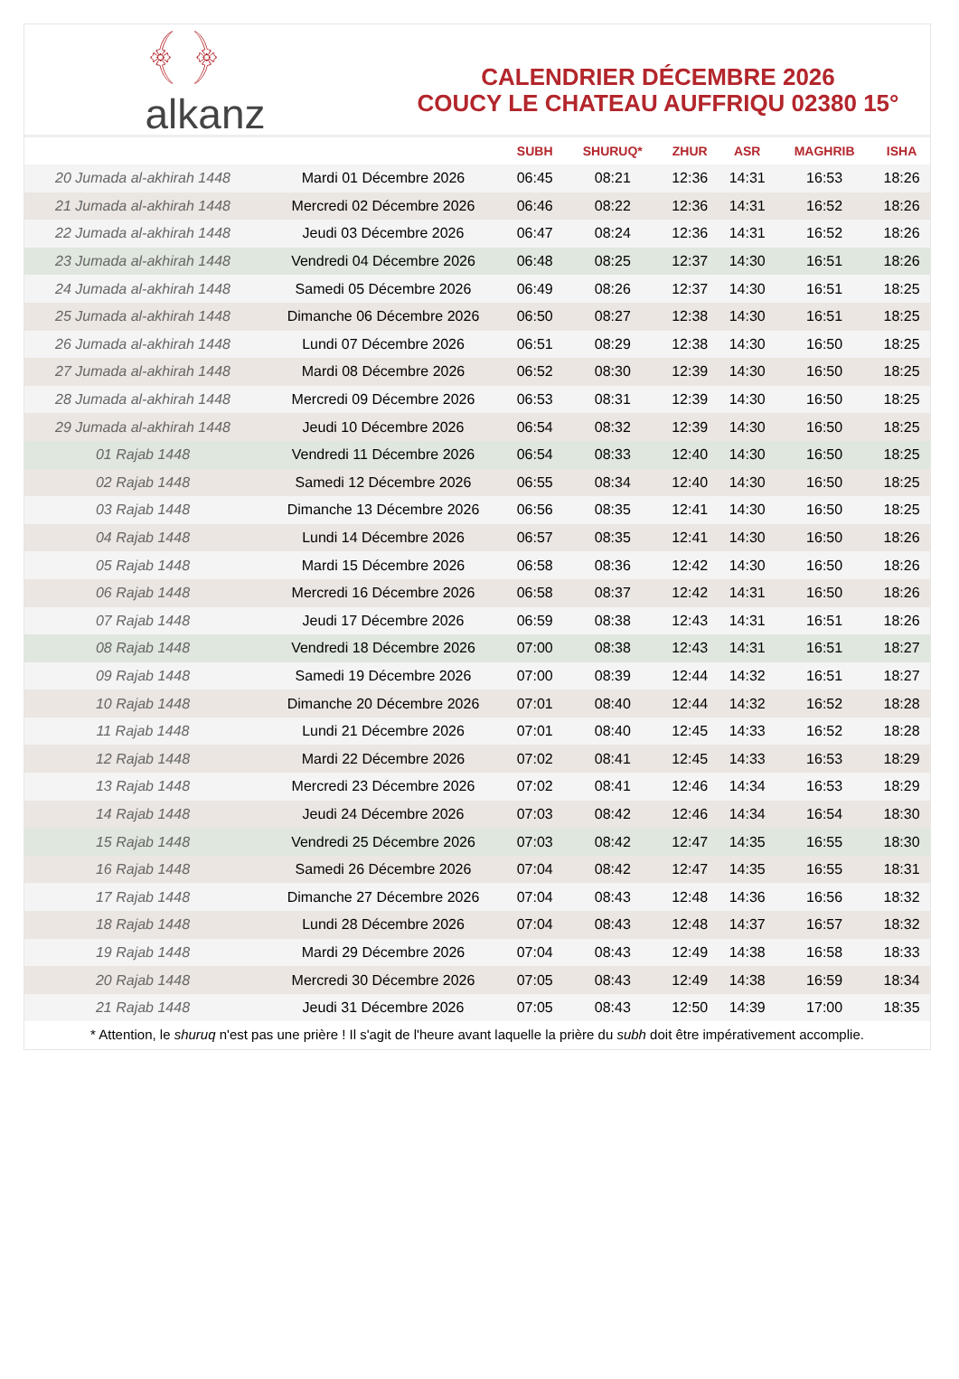﴾ ﴿
alkanz
CALENDRIER DÉCEMBRE 2026
COUCY LE CHATEAU AUFFRIQU 02380 15°
| | | SUBH | SHURUQ* | ZHUR | ASR | MAGHRIB | ISHA |
| --- | --- | --- | --- | --- | --- | --- | --- |
| 20 Jumada al-akhirah 1448 | Mardi 01 Décembre 2026 | 06:45 | 08:21 | 12:36 | 14:31 | 16:53 | 18:26 |
| 21 Jumada al-akhirah 1448 | Mercredi 02 Décembre 2026 | 06:46 | 08:22 | 12:36 | 14:31 | 16:52 | 18:26 |
| 22 Jumada al-akhirah 1448 | Jeudi 03 Décembre 2026 | 06:47 | 08:24 | 12:36 | 14:31 | 16:52 | 18:26 |
| 23 Jumada al-akhirah 1448 | Vendredi 04 Décembre 2026 | 06:48 | 08:25 | 12:37 | 14:30 | 16:51 | 18:26 |
| 24 Jumada al-akhirah 1448 | Samedi 05 Décembre 2026 | 06:49 | 08:26 | 12:37 | 14:30 | 16:51 | 18:25 |
| 25 Jumada al-akhirah 1448 | Dimanche 06 Décembre 2026 | 06:50 | 08:27 | 12:38 | 14:30 | 16:51 | 18:25 |
| 26 Jumada al-akhirah 1448 | Lundi 07 Décembre 2026 | 06:51 | 08:29 | 12:38 | 14:30 | 16:50 | 18:25 |
| 27 Jumada al-akhirah 1448 | Mardi 08 Décembre 2026 | 06:52 | 08:30 | 12:39 | 14:30 | 16:50 | 18:25 |
| 28 Jumada al-akhirah 1448 | Mercredi 09 Décembre 2026 | 06:53 | 08:31 | 12:39 | 14:30 | 16:50 | 18:25 |
| 29 Jumada al-akhirah 1448 | Jeudi 10 Décembre 2026 | 06:54 | 08:32 | 12:39 | 14:30 | 16:50 | 18:25 |
| 01 Rajab 1448 | Vendredi 11 Décembre 2026 | 06:54 | 08:33 | 12:40 | 14:30 | 16:50 | 18:25 |
| 02 Rajab 1448 | Samedi 12 Décembre 2026 | 06:55 | 08:34 | 12:40 | 14:30 | 16:50 | 18:25 |
| 03 Rajab 1448 | Dimanche 13 Décembre 2026 | 06:56 | 08:35 | 12:41 | 14:30 | 16:50 | 18:25 |
| 04 Rajab 1448 | Lundi 14 Décembre 2026 | 06:57 | 08:35 | 12:41 | 14:30 | 16:50 | 18:26 |
| 05 Rajab 1448 | Mardi 15 Décembre 2026 | 06:58 | 08:36 | 12:42 | 14:30 | 16:50 | 18:26 |
| 06 Rajab 1448 | Mercredi 16 Décembre 2026 | 06:58 | 08:37 | 12:42 | 14:31 | 16:50 | 18:26 |
| 07 Rajab 1448 | Jeudi 17 Décembre 2026 | 06:59 | 08:38 | 12:43 | 14:31 | 16:51 | 18:26 |
| 08 Rajab 1448 | Vendredi 18 Décembre 2026 | 07:00 | 08:38 | 12:43 | 14:31 | 16:51 | 18:27 |
| 09 Rajab 1448 | Samedi 19 Décembre 2026 | 07:00 | 08:39 | 12:44 | 14:32 | 16:51 | 18:27 |
| 10 Rajab 1448 | Dimanche 20 Décembre 2026 | 07:01 | 08:40 | 12:44 | 14:32 | 16:52 | 18:28 |
| 11 Rajab 1448 | Lundi 21 Décembre 2026 | 07:01 | 08:40 | 12:45 | 14:33 | 16:52 | 18:28 |
| 12 Rajab 1448 | Mardi 22 Décembre 2026 | 07:02 | 08:41 | 12:45 | 14:33 | 16:53 | 18:29 |
| 13 Rajab 1448 | Mercredi 23 Décembre 2026 | 07:02 | 08:41 | 12:46 | 14:34 | 16:53 | 18:29 |
| 14 Rajab 1448 | Jeudi 24 Décembre 2026 | 07:03 | 08:42 | 12:46 | 14:34 | 16:54 | 18:30 |
| 15 Rajab 1448 | Vendredi 25 Décembre 2026 | 07:03 | 08:42 | 12:47 | 14:35 | 16:55 | 18:30 |
| 16 Rajab 1448 | Samedi 26 Décembre 2026 | 07:04 | 08:42 | 12:47 | 14:35 | 16:55 | 18:31 |
| 17 Rajab 1448 | Dimanche 27 Décembre 2026 | 07:04 | 08:43 | 12:48 | 14:36 | 16:56 | 18:32 |
| 18 Rajab 1448 | Lundi 28 Décembre 2026 | 07:04 | 08:43 | 12:48 | 14:37 | 16:57 | 18:32 |
| 19 Rajab 1448 | Mardi 29 Décembre 2026 | 07:04 | 08:43 | 12:49 | 14:38 | 16:58 | 18:33 |
| 20 Rajab 1448 | Mercredi 30 Décembre 2026 | 07:05 | 08:43 | 12:49 | 14:38 | 16:59 | 18:34 |
| 21 Rajab 1448 | Jeudi 31 Décembre 2026 | 07:05 | 08:43 | 12:50 | 14:39 | 17:00 | 18:35 |
* Attention, le shuruq n'est pas une prière ! Il s'agit de l'heure avant laquelle la prière du subh doit être impérativement accomplie.